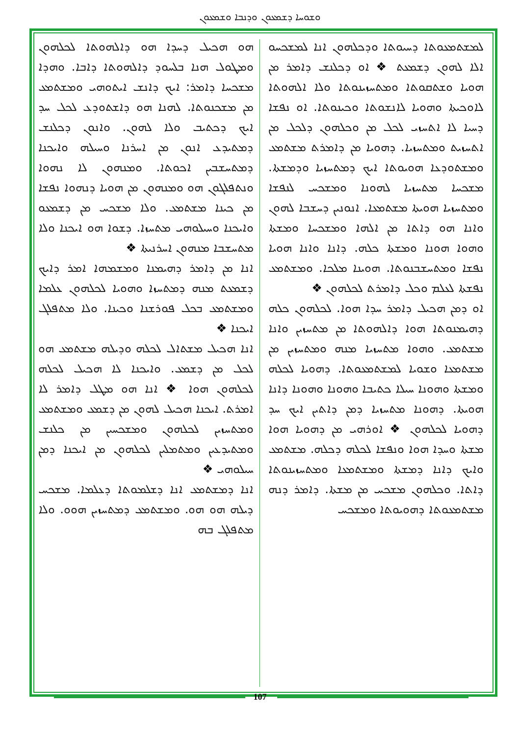ܘܫܘܚܐ ܕܫܡܥܘܢ ܘܕܢܒܐ ܘܫܡܥܘܢ
ܗܘ ܗܟܝܠ ܕܚܕܐ ܗܘ ܕܐܠܗܘܬܐ ܠܟܠܗܘܢ ܘܡܛܘܠ ܗܢܐ ܒܠܚܘܕ ܕܐܠܗܘܬܐ ܕܐܒܐ. ܘܗܕܐ ܡܫܟܚܐ ܕܐܡܪ: ܐܝܟ ܕܐܢܫ ܐܝܬܘܗܝ ܘܡܫܬܡܥ ܡܢ ܡܫܟܢܘܬܐ. ܠܗܢܐ ܗܘ ܕܐܫܬܘܕܥ ܠܟܠ ܚܕ ܐܝܟ ܕܟܬܝܒ ܘܠܐ ܠܗܘܢ. ܘܐܢܘܢ ܕܟܠܢܫ ܕܡܬܝܕܥ ܐܢܘܢ ܡܢ ܐܚܪܢܐ ܘܚܝܠܗ ܘܐܝܟܢܐ ܕܡܬܚܫܒܝܢ ܐܟܘܬܐ. ܘܡܢܗܘܢ ܠܐ ܢܗܘܐ ܘܢܬܦܠܓܘܢ ܗܘ ܘܡܢܗܘܢ ܡܢ ܗܘܝܐ ܕܢܗܘܐ ܢܦܫܐ ܡܢ ܟܝܢܐ ܡܫܬܡܥ. ܘܠܐ ܡܫܟܚ ܡܢ ܕܫܡܥܘ ܘܐܝܟܢܐ ܘܚܝܠܘܗܝ ܡܬܚܙܐ. ܕܫܘܐ ܗܘ ܐܝܟܢܐ ܘܠܐ ܡܬܚܫܒܐ ܡܢܗܘܢ ܐܚܪܢܝܬܐ ❖
ܐܢܐ ܡܢ ܕܐܡܪ ܕܗܝܡܢܐ ܘܡܫܡܗܐ ܐܡܪ ܕܐܝܟ ܕܫܡܥܬ ܡܢܗ ܕܡܬܚܙܐ ܘܗܘܝܐ ܠܟܠܗܘܢ ܥܠܡܐ ܘܡܫܬܡܥ ܒܟܠ ܦܘܪܫܢܐ ܘܟܝܢܐ. ܘܠܐ ܡܬܦܠܓ ܐܝܟܢܐ ❖
ܐܢܐ ܗܟܝܠ ܡܫܬܐܠ ܠܟܠܗ ܘܕܝܠܗ ܡܫܬܡܥ ܗܘ ܠܟܠ ܡܢ ܕܫܡܥ. ܘܐܝܟܢܐ ܠܐ ܗܟܝܠ ܠܟܠܗ ܠܟܠܗܘܢ ܗܘܐ ❖ ܐܢܐ ܗܘ ܡܛܠ ܕܐܡܪ ܠܐ ܐܡܪܬ. ܐܝܟܢܐ ܗܟܝܠ ܠܗܘܢ ܡܢ ܕܫܡܥ ܘܡܫܬܡܥ ܘܡܬܚܙܝܢ ܠܟܠܗܘܢ ܘܡܫܟܚܝܢ ܡܢ ܟܠܢܫ ܘܡܬܝܕܥܝܢ ܘܡܬܡܠܝܢ ܠܟܠܗܘܢ ܡܢ ܐܝܟܢܐ ܕܡܢ ܚܝܠܘܗܝ ❖
ܐܢܐ ܕܡܫܬܡܥ ܐܢܐ ܕܫܠܡܘܬܐ ܕܥܠܡܐ. ܡܫܟܚ ܕܝܠܗ ܗܘ ܗܘ. ܘܡܫܬܡܥ ܕܡܬܚܙܝܢ ܗܘܘ. ܘܠܐ ܡܬܦܠܓ ܒܗ
ܠܡܫܬܡܥܘܬܐ ܕܚܝܘܬܐ ܘܕܟܠܗܘܢ ܐܢܐ ܠܡܫܟܚܘ ܐܠܐ ܠܗܘܢ ܕܫܡܥܬ ❖ ܐܘ ܕܟܠܢܫ ܕܐܡܪ ܡܢ ܗܘܝܐ ܘܫܬܩܘܬܐ ܘܡܬܚܙܝܢܘܬܐ ܘܠܐ ܐܠܗܘܬܐ ܠܐܘܟܝܬܐ ܘܗܘܝܐ ܠܐܢܫܘܬܐ ܘܟܝܢܘܬܐ. ܐܘ ܢܦܫܐ ܕܚܝܐ ܠܐ ܐܬܚܙܝ ܠܟܠ ܡܢ ܘܟܠܗܘܢ ܕܠܟܠ ܡܢ ܐܬܚܙܝܬ ܘܡܬܚܙܝܐ. ܕܗܘܝܐ ܡܢ ܕܐܡܪܬ ܡܫܬܡܥ ܘܡܫܬܘܕܥܐ ܗܘܝܘܬܐ ܐܝܟ ܕܡܬܚܙܝܐ ܘܕܡܫܬܐ. ܡܫܟܚܐ ܡܬܚܙܝܐ ܠܗܘܢܐ ܘܡܫܟܚ ܠܢܦܫܐ ܘܡܬܚܙܝܐ ܗܘܝܬܐ ܡܫܬܡܥܐ. ܐܢܘܢܝܢ ܕܚܫܒܐ ܠܗܘܢ ܘܐܢܐ ܗܘ ܕܐܬܐ ܡܢ ܐܠܗܐ ܘܡܫܟܚܐ ܘܡܫܬܐ ܘܗܘܐ ܗܘܢܐ ܘܡܫܬܐ ܟܠܗ. ܕܐܢܐ ܘܐܢܐ ܗܘܝܐ ܢܦܫܐ ܘܡܬܚܫܒܢܘܬܐ. ܗܘܝܢܐ ܡܠܟܐ. ܘܡܫܬܡܥ ܢܦܫܬܐ ܠܥܠܡ ܘܟܠ ܕܐܡܪܬ ܠܟܠܗܘܢ ❖
ܐܘ ܕܡܢ ܗܟܝܠ ܕܐܡܪ ܚܕܐ ܗܘܐ. ܠܟܠܗܘܢ ܟܠܗ ܕܗܝܡܢܘܬܐ ܗܘܐ ܕܐܠܗܘܬܐ ܡܢ ܡܬܚܙܝܢ ܘܐܢܐ ܡܫܬܡܥ. ܘܗܘܐ ܡܬܚܙܝܐ ܡܢܗ ܘܡܬܚܙܝܢ ܡܢ ܡܫܬܡܥܐ ܘܫܘܝܐ ܠܡܫܬܡܥܘܬܐ. ܕܗܘܝܐ ܠܟܠܗ ܘܡܫܬܐ ܘܗܘܢܐ ܚܝܠܐ ܟܬܝܒܐ ܘܗܘܢܐ ܘܗܘܢܐ ܕܐܢܐ ܗܘܝܬܐ. ܕܗܘܢܐ ܡܬܚܙܝܐ ܕܡܢ ܕܐܬܝܢ ܐܝܟ ܚܕ ܕܗܘܝܐ ܠܟܠܗܘܢ ❖ ܐܘܪܗܝ ܡܢ ܕܗܘܝܐ ܗܘܐ ܡܫܬܐ ܘܚܕܐ ܗܘܐ ܘܢܦܫܐ ܠܟܠܗ ܕܟܠܗ. ܡܫܬܡܥ ܘܐܝܟ ܕܐܢܐ ܕܡܫܬܐ ܘܡܫܬܡܥܐ ܘܡܬܚܙܝܢܘܬܐ ܕܐܬܐ. ܘܟܠܗܘܢ ܡܫܟܚ ܡܢ ܡܫܬܐ. ܕܐܡܪ ܕܢܗ ܡܫܬܡܥܘܬܐ ܕܗܘܝܘܬܐ ܘܡܫܟܚ
107